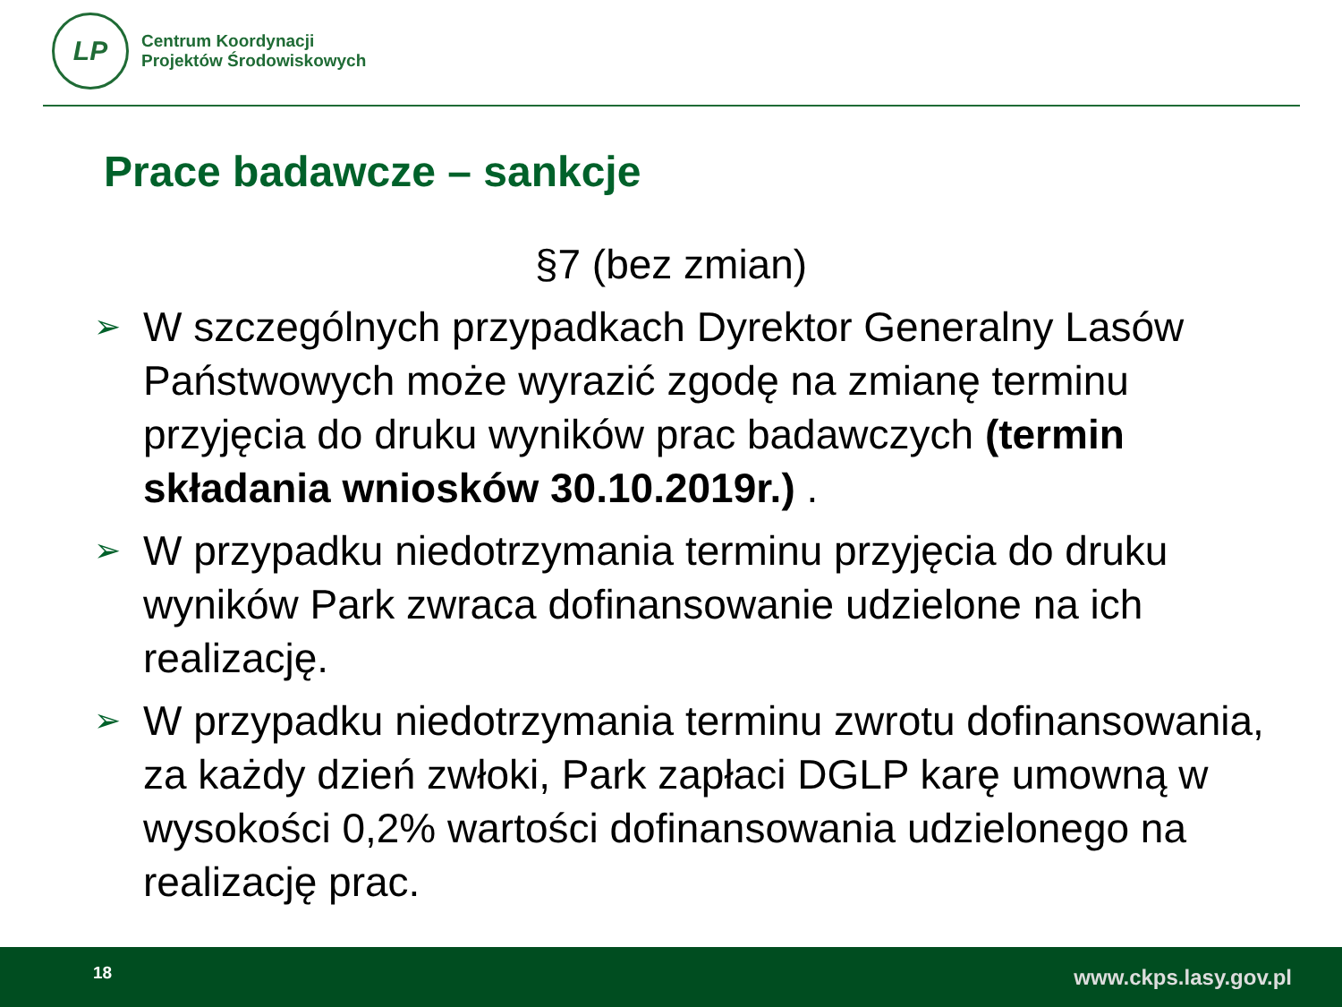LP
Centrum Koordynacji
Projektów Środowiskowych
Prace badawcze – sankcje
§7 (bez zmian)
➢ W szczególnych przypadkach Dyrektor Generalny Lasów Państwowych może wyrazić zgodę na zmianę terminu przyjęcia do druku wyników prac badawczych (termin składania wniosków 30.10.2019r.) .
➢ W przypadku niedotrzymania terminu przyjęcia do druku wyników Park zwraca dofinansowanie udzielone na ich realizację.
➢ W przypadku niedotrzymania terminu zwrotu dofinansowania, za każdy dzień zwłoki, Park zapłaci DGLP karę umowną w wysokości 0,2% wartości dofinansowania udzielonego na realizację prac.
18 www.ckps.lasy.gov.pl